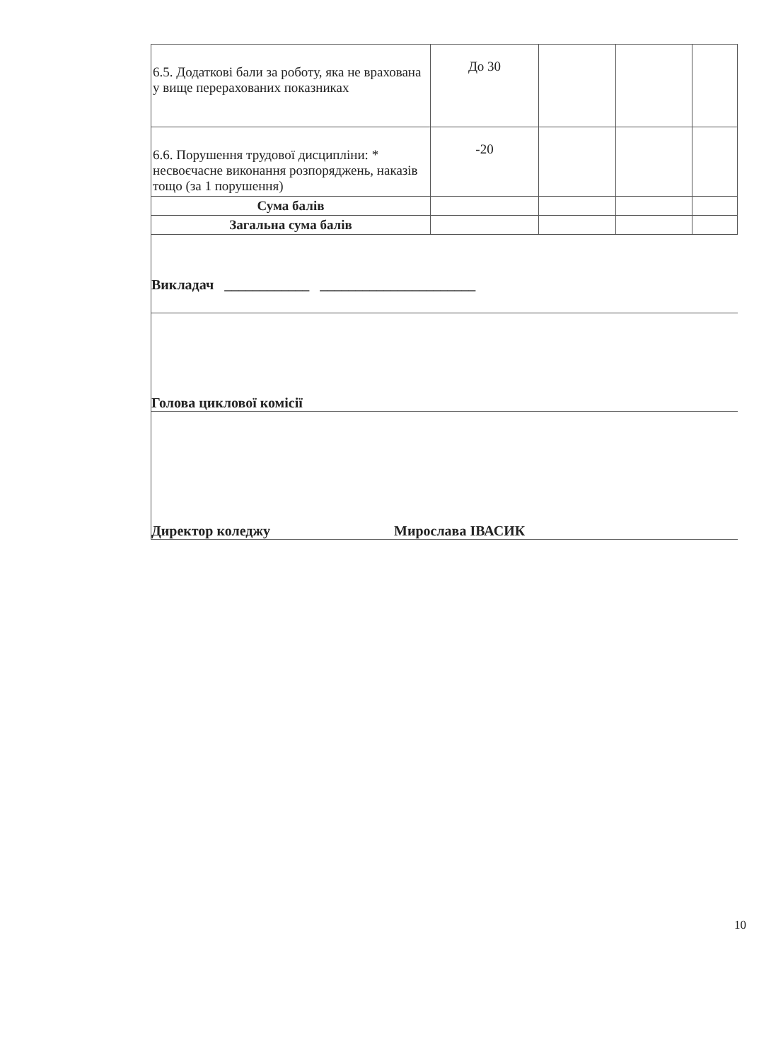| 6.5. Додаткові бали за роботу, яка не врахована у вище перерахованих показниках | До 30 | | | |
| 6.6. Порушення трудової дисципліни: * несвоєчасне виконання розпоряджень, наказів тощо (за 1 порушення) | -20 | | | |
| Сума балів | | | | |
| Загальна сума балів | | | | |
Викладач ____________ ______________________
Голова циклової комісії
Директор коледжу Мирослава ІВАСИК
10